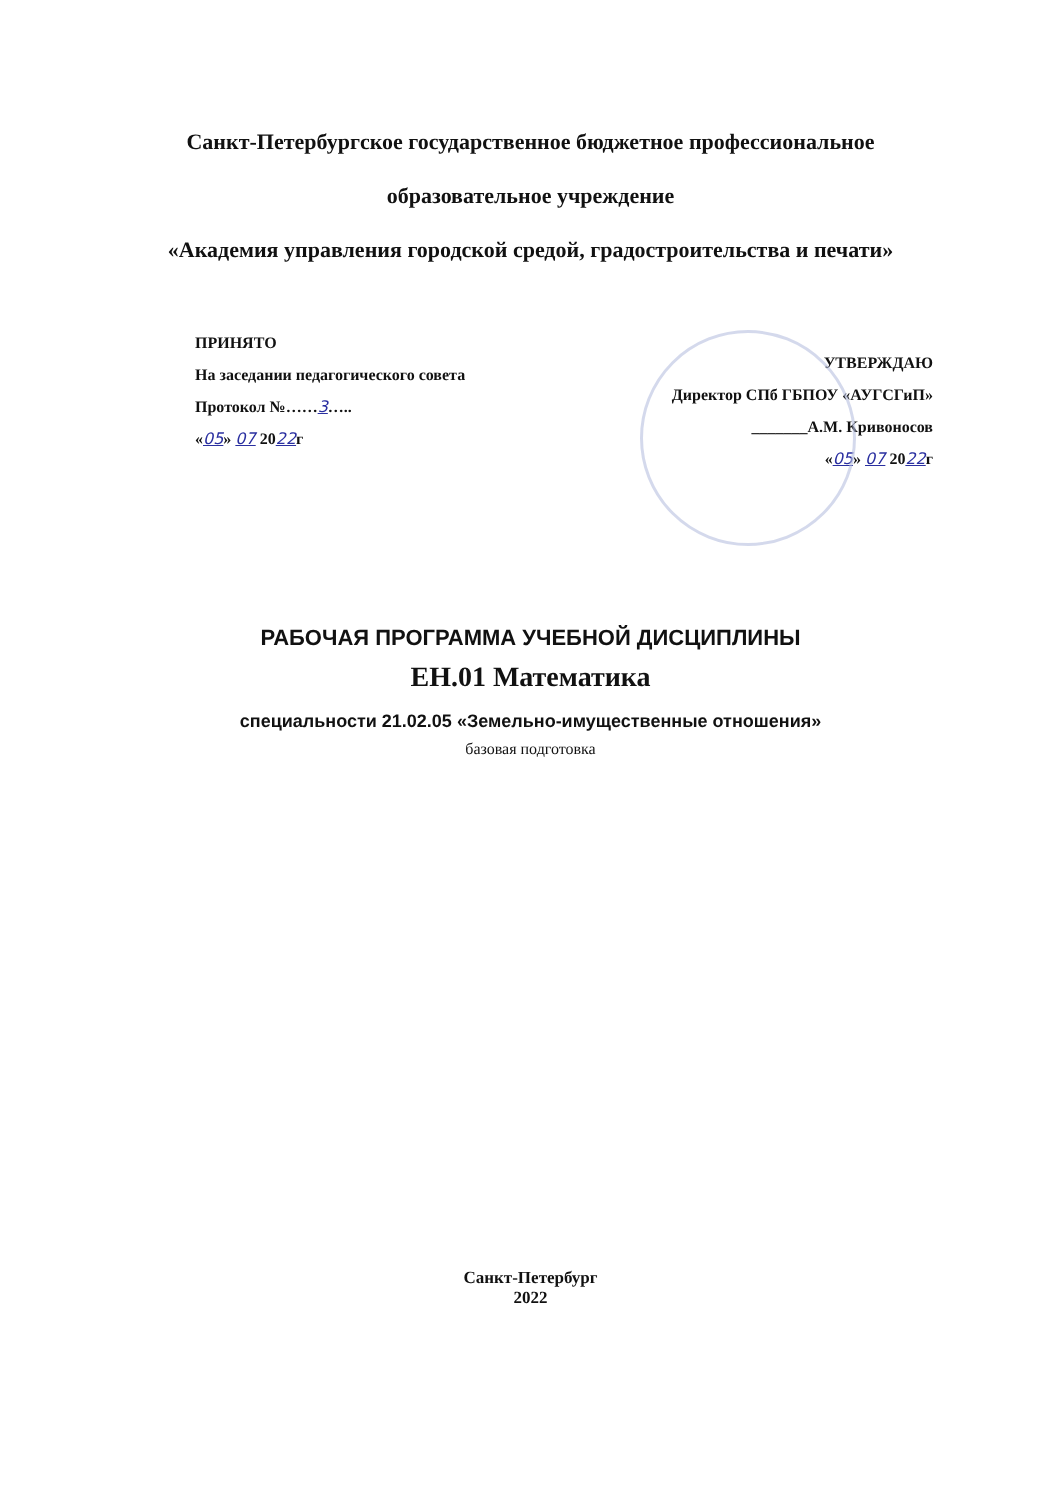Санкт-Петербургское государственное бюджетное профессиональное
образовательное учреждение
«Академия управления городской средой, градостроительства и печати»
ПРИНЯТО
На заседании педагогического совета
Протокол №……3…..
«05» 07 2022г
УТВЕРЖДАЮ
Директор СПб ГБПОУ «АУГСГиП»
_______А.М. Кривоносов
«05» 07 2022г
РАБОЧАЯ ПРОГРАММА УЧЕБНОЙ ДИСЦИПЛИНЫ
ЕН.01 Математика
специальности 21.02.05 «Земельно-имущественные отношения»
базовая подготовка
Санкт-Петербург
2022